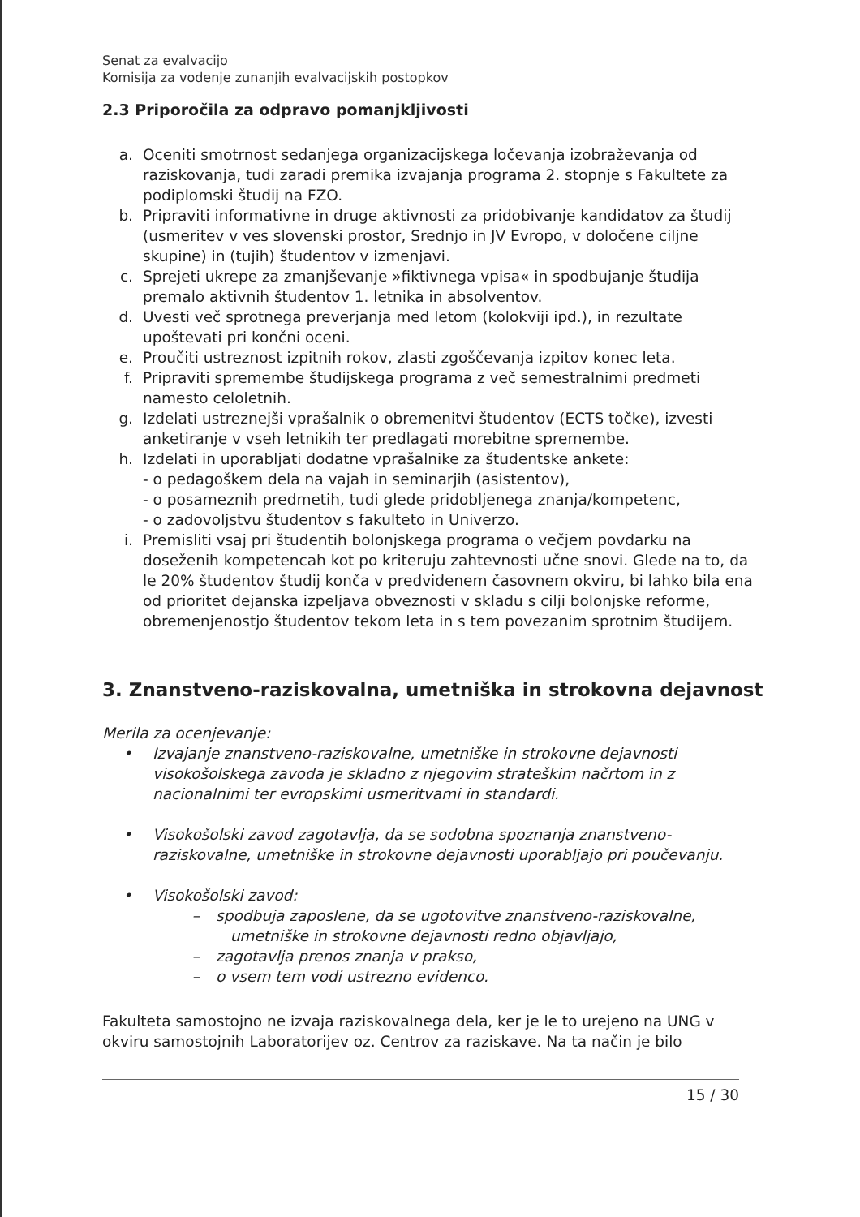Senat za evalvacijo
Komisija za vodenje zunanjih evalvacijskih postopkov
2.3 Priporočila za odpravo pomanjkljivosti
a. Oceniti smotrnost sedanjega organizacijskega ločevanja izobraževanja od raziskovanja, tudi zaradi premika izvajanja programa 2. stopnje s Fakultete za podiplomski študij na FZO.
b. Pripraviti informativne in druge aktivnosti za pridobivanje kandidatov za študij (usmeritev v ves slovenski prostor, Srednjo in JV Evropo, v določene ciljne skupine) in (tujih) študentov v izmenjavi.
c. Sprejeti ukrepe za zmanjševanje »fiktivnega vpisa« in spodbujanje študija premalo aktivnih študentov 1. letnika in absolventov.
d. Uvesti več sprotnega preverjanja med letom (kolokviji ipd.), in rezultate upoštevati pri končni oceni.
e. Proučiti ustreznost izpitnih rokov, zlasti zgoščevanja izpitov konec leta.
f. Pripraviti spremembe študijskega programa z več semestralnimi predmeti namesto celoletnih.
g. Izdelati ustreznejši vprašalnik o obremenitvi študentov (ECTS točke), izvesti anketiranje v vseh letnikih ter predlagati morebitne spremembe.
h. Izdelati in uporabljati dodatne vprašalnike za študentske ankete:
- o pedagoškem dela na vajah in seminarjih (asistentov),
- o posameznih predmetih, tudi glede pridobljenega znanja/kompetenc,
- o zadovoljstvu študentov s fakulteto in Univerzo.
i. Premisliti vsaj pri študentih bolonjskega programa o večjem povdarku na doseženih kompetencah kot po kriteruju zahtevnosti učne snovi. Glede na to, da le 20% študentov študij konča v predvidenem časovnem okviru, bi lahko bila ena od prioritet dejanska izpeljava obveznosti v skladu s cilji bolonjske reforme, obremenjenostjo študentov tekom leta in s tem povezanim sprotnim študijem.
3. Znanstveno-raziskovalna, umetniška in strokovna dejavnost
Merila za ocenjevanje:
• Izvajanje znanstveno-raziskovalne, umetniške in strokovne dejavnosti visokošolskega zavoda je skladno z njegovim strateškim načrtom in z nacionalnimi ter evropskimi usmeritvami in standardi.
• Visokošolski zavod zagotavlja, da se sodobna spoznanja znanstveno-raziskovalne, umetniške in strokovne dejavnosti uporabljajo pri poučevanju.
• Visokošolski zavod:
– spodbuja zaposlene, da se ugotovitve znanstveno-raziskovalne,
umetniške in strokovne dejavnosti redno objavljajo,
– zagotavlja prenos znanja v prakso,
– o vsem tem vodi ustrezno evidenco.
Fakulteta samostojno ne izvaja raziskovalnega dela, ker je le to urejeno na UNG v okviru samostojnih Laboratorijev oz. Centrov za raziskave. Na ta način je bilo
15 / 30